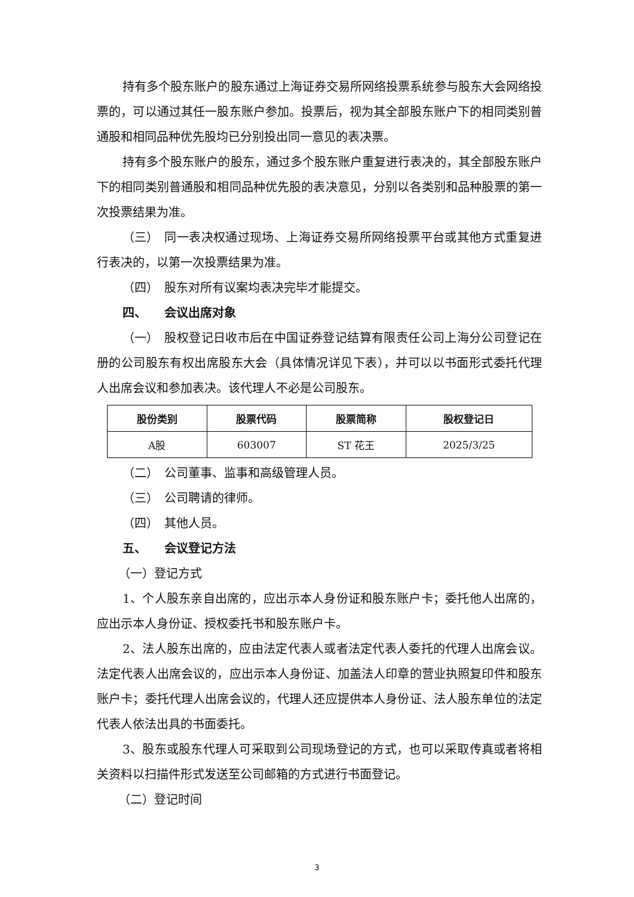持有多个股东账户的股东通过上海证券交易所网络投票系统参与股东大会网络投票的，可以通过其任一股东账户参加。投票后，视为其全部股东账户下的相同类别普通股和相同品种优先股均已分别投出同一意见的表决票。
持有多个股东账户的股东，通过多个股东账户重复进行表决的，其全部股东账户下的相同类别普通股和相同品种优先股的表决意见，分别以各类别和品种股票的第一次投票结果为准。
（三） 同一表决权通过现场、上海证券交易所网络投票平台或其他方式重复进行表决的，以第一次投票结果为准。
（四） 股东对所有议案均表决完毕才能提交。
四、 会议出席对象
（一） 股权登记日收市后在中国证券登记结算有限责任公司上海分公司登记在册的公司股东有权出席股东大会（具体情况详见下表），并可以以书面形式委托代理人出席会议和参加表决。该代理人不必是公司股东。
| 股份类别 | 股票代码 | 股票简称 | 股权登记日 |
| --- | --- | --- | --- |
| A股 | 603007 | ST 花王 | 2025/3/25 |
（二） 公司董事、监事和高级管理人员。
（三） 公司聘请的律师。
（四） 其他人员。
五、 会议登记方法
（一）登记方式
1、个人股东亲自出席的，应出示本人身份证和股东账户卡；委托他人出席的，应出示本人身份证、授权委托书和股东账户卡。
2、法人股东出席的，应由法定代表人或者法定代表人委托的代理人出席会议。法定代表人出席会议的，应出示本人身份证、加盖法人印章的营业执照复印件和股东账户卡；委托代理人出席会议的，代理人还应提供本人身份证、法人股东单位的法定代表人依法出具的书面委托。
3、股东或股东代理人可采取到公司现场登记的方式，也可以采取传真或者将相关资料以扫描件形式发送至公司邮箱的方式进行书面登记。
（二）登记时间
3